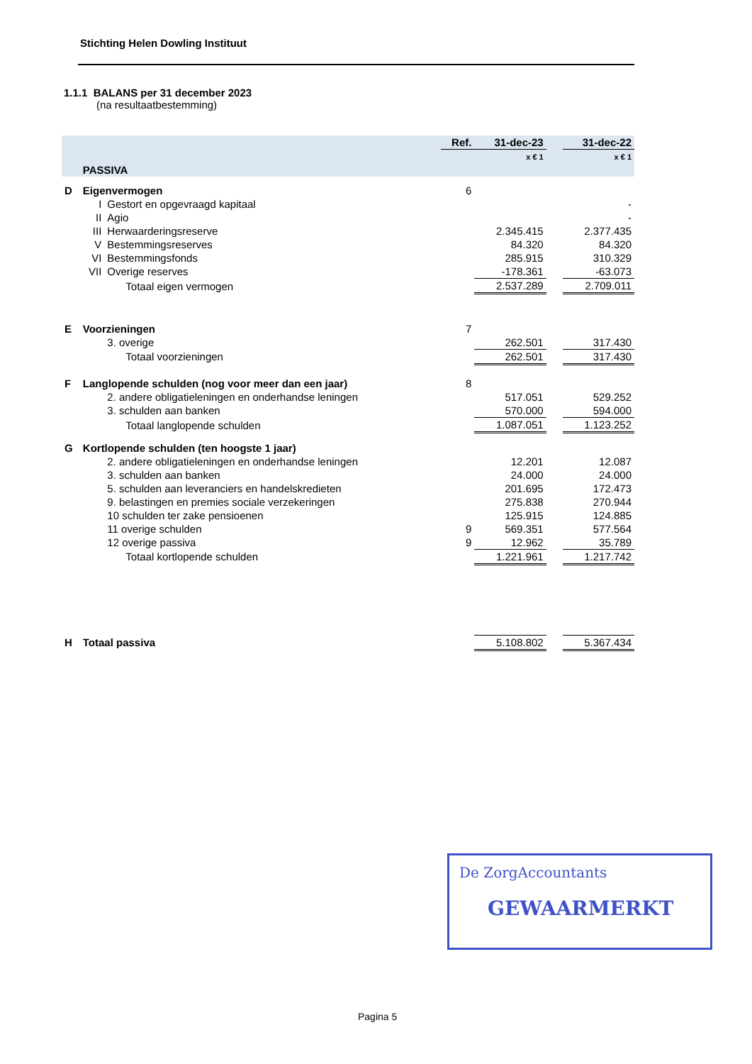Stichting Helen Dowling Instituut
1.1.1 BALANS per 31 december 2023
(na resultaatbestemming)
| | | | Ref. | 31-dec-23 | | 31-dec-22 |
| | | | | x € 1 | | x € 1 |
| | PASSIVA | | | | | |
| D | Eigenvermogen | | 6 | | | |
| | I | Gestort en opgevraagd kapitaal | | | | - |
| | II | Agio | | | | - |
| | III | Herwaarderingsreserve | | 2.345.415 | | 2.377.435 |
| | V | Bestemmingsreserves | | 84.320 | | 84.320 |
| | VI | Bestemmingsfonds | | 285.915 | | 310.329 |
| | VII | Overige reserves | | -178.361 | | -63.073 |
| | | Totaal eigen vermogen | | 2.537.289 | | 2.709.011 |
| E | Voorzieningen | | 7 | | | |
| | | 3. overige | | 262.501 | | 317.430 |
| | | Totaal voorzieningen | | 262.501 | | 317.430 |
| F | Langlopende schulden (nog voor meer dan een jaar) | | 8 | | | |
| | | 2. andere obligatieleningen en onderhandse leningen | | 517.051 | | 529.252 |
| | | 3. schulden aan banken | | 570.000 | | 594.000 |
| | | Totaal langlopende schulden | | 1.087.051 | | 1.123.252 |
| G | Kortlopende schulden (ten hoogste 1 jaar) | | | | | |
| | | 2. andere obligatieleningen en onderhandse leningen | | 12.201 | | 12.087 |
| | | 3. schulden aan banken | | 24.000 | | 24.000 |
| | | 5. schulden aan leveranciers en handelskredieten | | 201.695 | | 172.473 |
| | | 9. belastingen en premies sociale verzekeringen | | 275.838 | | 270.944 |
| | | 10 schulden ter zake pensioenen | | 125.915 | | 124.885 |
| | | 11 overige schulden | 9 | 569.351 | | 577.564 |
| | | 12 overige passiva | 9 | 12.962 | | 35.789 |
| | | Totaal kortlopende schulden | | 1.221.961 | | 1.217.742 |
| H | Totaal passiva | | | 5.108.802 | | 5.367.434 |
De ZorgAccountants
GEWAARMERKT
Pagina 5